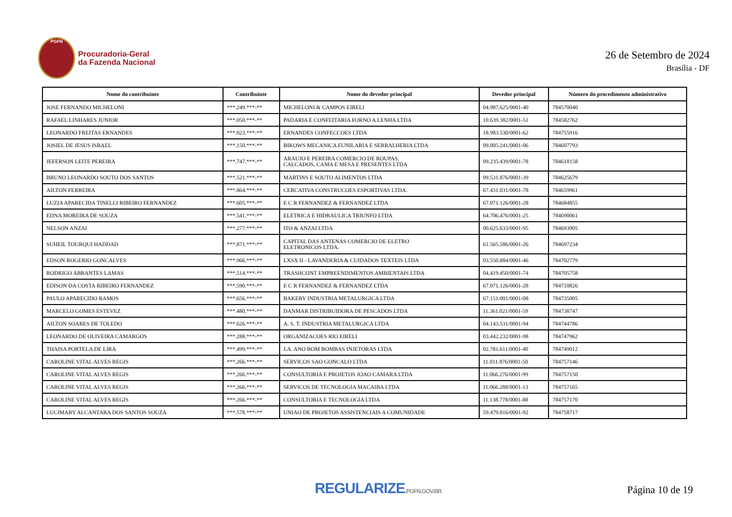PGFN
Procuradoria-Geral
da Fazenda Nacional
26 de Setembro de 2024
Brasília - DF
| Nome do contribuinte | Contribuinte | Nome do devedor principal | Devedor principal | Número do procedimento administrativo |
| --- | --- | --- | --- | --- |
| JOSE FERNANDO MICHELONI | ***.249.***-** | MICHELONI & CAMPOS EIRELI | 04.987.625/0001-40 | 784570040 |
| RAFAEL LINHARES JUNIOR | ***.050.***-** | PADARIA E CONFEITARIA FORNO A LENHA LTDA | 10.639.382/0001-51 | 784582762 |
| LEONARDO FREITAS ERNANDES | ***.023.***-** | ERNANDES CONFECCOES LTDA | 18.983.530/0001-62 | 784755916 |
| JOSIEL DE JESUS ISRAEL | ***.150.***-** | BIKOWS MECANICA FUNILARIA E SERRALHERIA LTDA | 09.005.241/0001-06 | 784607793 |
| JEFERSON LEITE PEREIRA | ***.747.***-** | ARAUJO E PEREIRA COMERCIO DE ROUPAS, CALCADOS, CAMA E MESA E PRESENTES LTDA | 09.235.439/0001-78 | 784618158 |
| BRUNO LEONARDO SOUTO DOS SANTOS | ***.521.***-** | MARTINS E SOUTO ALIMENTOS LTDA | 09.531.876/0001-39 | 784625679 |
| AILTON FERREIRA | ***.864.***-** | CERCATIVA CONSTRUCOES ESPORTIVAS LTDA. | 67.431.031/0001-78 | 784659961 |
| LUZIA APARECIDA TINELLI RIBEIRO FERNANDEZ | ***.605.***-** | E C R FERNANDEZ & FERNANDEZ LTDA | 67.071.126/0001-28 | 784684855 |
| EDNA MOREIRA DE SOUZA | ***.541.***-** | ELETRICA E HIDRAULICA TRIUNFO LTDA | 64.706.476/0001-25 | 784690061 |
| NELSON ANZAI | ***.277.***-** | ITO & ANZAI LTDA | 00.625.633/0001-95 | 784693905 |
| SUHEIL TOURQUI HADDAD | ***.871.***-** | CAPITAL DAS ANTENAS COMERCIO DE ELETRO ELETRONICOS LTDA. | 61.565.586/0001-26 | 784697234 |
| EDSON ROGERIO GONCALVES | ***.966.***-** | LXSX II - LAVANDERIA & CUIDADOS TEXTEIS LTDA | 03.550.884/0001-46 | 784702779 |
| RODRIGO ABRANTES LAMAS | ***.514.***-** | TRASHCONT EMPREENDIMENTOS AMBIENTAIS LTDA | 04.419.450/0001-74 | 784705758 |
| EDISON DA COSTA RIBEIRO FERNANDEZ | ***.590.***-** | E C R FERNANDEZ & FERNANDEZ LTDA | 67.071.126/0001-28 | 784710826 |
| PAULO APARECIDO RAMOS | ***.656.***-** | BAKERY INDUSTRIA METALURGICA LTDA | 67.151.001/0001-08 | 784735005 |
| MARCELO GOMES ESTEVEZ | ***.480.***-** | DANMAR DISTRIBUIDORA DE PESCADOS LTDA | 11.361.021/0001-59 | 784738747 |
| AILTON SOARES DE TOLEDO | ***.626.***-** | A. S. T. INDUSTRIA METALURGICA LTDA | 04.143.531/0001-94 | 784744786 |
| LEONARDO DE OLIVEIRA CAMARGOS | ***.288.***-** | ORGANIZACOES RIO EIRELI | 03.442.232/0001-98 | 784747962 |
| THAISA PORTELA DE LIRA | ***.499.***-** | J.A. ANO BOM BOMBAS INJETORAS LTDA | 02.781.611/0001-40 | 784749012 |
| CAROLINE VITAL ALVES REGIS | ***.266.***-** | SERVICOS SAO GONCALO LTDA | 11.011.876/0001-50 | 784757146 |
| CAROLINE VITAL ALVES REGIS | ***.266.***-** | CONSULTORIA E PROJETOS JOAO CAMARA LTDA | 11.066.276/0001-99 | 784757150 |
| CAROLINE VITAL ALVES REGIS | ***.266.***-** | SERVICOS DE TECNOLOGIA MACAIBA LTDA | 11.066.288/0001-13 | 784757165 |
| CAROLINE VITAL ALVES REGIS | ***.266.***-** | CONSULTORIA E TECNOLOGIA LTDA | 11.138.778/0001-88 | 784757170 |
| LUCIMARY ALCANTARA DOS SANTOS SOUZA | ***.578.***-** | UNIAO DE PROJETOS ASSISTENCIAIS A COMUNIDADE | 59.479.816/0001-92 | 784758717 |
REGULARIZE.PGFN.GOV.BR
Página 10 de 19